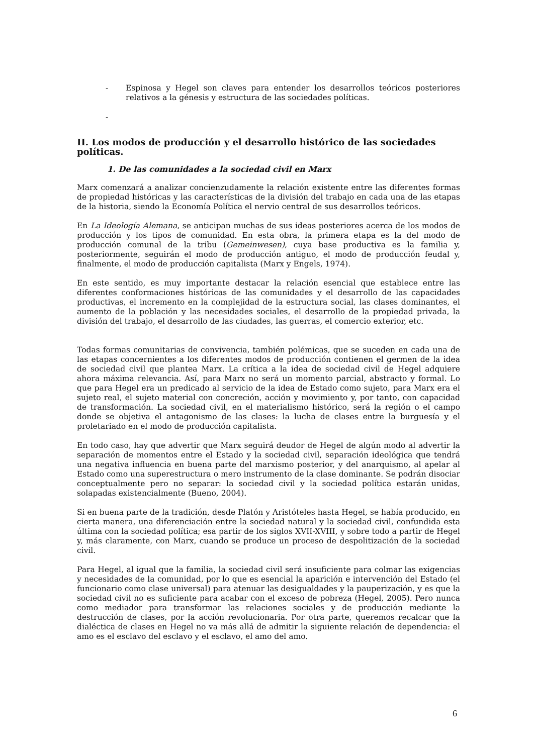- Espinosa y Hegel son claves para entender los desarrollos teóricos posteriores relativos a la génesis y estructura de las sociedades políticas.
-
II. Los modos de producción y el desarrollo histórico de las sociedades políticas.
1. De las comunidades a la sociedad civil en Marx
Marx comenzará a analizar concienzudamente la relación existente entre las diferentes formas de propiedad históricas y las características de la división del trabajo en cada una de las etapas de la historia, siendo la Economía Política el nervio central de sus desarrollos teóricos.
En La Ideología Alemana, se anticipan muchas de sus ideas posteriores acerca de los modos de producción y los tipos de comunidad. En esta obra, la primera etapa es la del modo de producción comunal de la tribu (Gemeinwesen), cuya base productiva es la familia y, posteriormente, seguirán el modo de producción antiguo, el modo de producción feudal y, finalmente, el modo de producción capitalista (Marx y Engels, 1974).
En este sentido, es muy importante destacar la relación esencial que establece entre las diferentes conformaciones históricas de las comunidades y el desarrollo de las capacidades productivas, el incremento en la complejidad de la estructura social, las clases dominantes, el aumento de la población y las necesidades sociales, el desarrollo de la propiedad privada, la división del trabajo, el desarrollo de las ciudades, las guerras, el comercio exterior, etc.
Todas formas comunitarias de convivencia, también polémicas, que se suceden en cada una de las etapas concernientes a los diferentes modos de producción contienen el germen de la idea de sociedad civil que plantea Marx. La crítica a la idea de sociedad civil de Hegel adquiere ahora máxima relevancia. Así, para Marx no será un momento parcial, abstracto y formal. Lo que para Hegel era un predicado al servicio de la idea de Estado como sujeto, para Marx era el sujeto real, el sujeto material con concreción, acción y movimiento y, por tanto, con capacidad de transformación. La sociedad civil, en el materialismo histórico, será la región o el campo donde se objetiva el antagonismo de las clases: la lucha de clases entre la burguesía y el proletariado en el modo de producción capitalista.
En todo caso, hay que advertir que Marx seguirá deudor de Hegel de algún modo al advertir la separación de momentos entre el Estado y la sociedad civil, separación ideológica que tendrá una negativa influencia en buena parte del marxismo posterior, y del anarquismo, al apelar al Estado como una superestructura o mero instrumento de la clase dominante. Se podrán disociar conceptualmente pero no separar: la sociedad civil y la sociedad política estarán unidas, solapadas existencialmente (Bueno, 2004).
Si en buena parte de la tradición, desde Platón y Aristóteles hasta Hegel, se había producido, en cierta manera, una diferenciación entre la sociedad natural y la sociedad civil, confundida esta última con la sociedad política; esa partir de los siglos XVII-XVIII, y sobre todo a partir de Hegel y, más claramente, con Marx, cuando se produce un proceso de despolitización de la sociedad civil.
Para Hegel, al igual que la familia, la sociedad civil será insuficiente para colmar las exigencias y necesidades de la comunidad, por lo que es esencial la aparición e intervención del Estado (el funcionario como clase universal) para atenuar las desigualdades y la pauperización, y es que la sociedad civil no es suficiente para acabar con el exceso de pobreza (Hegel, 2005). Pero nunca como mediador para transformar las relaciones sociales y de producción mediante la destrucción de clases, por la acción revolucionaria. Por otra parte, queremos recalcar que la dialéctica de clases en Hegel no va más allá de admitir la siguiente relación de dependencia: el amo es el esclavo del esclavo y el esclavo, el amo del amo.
6